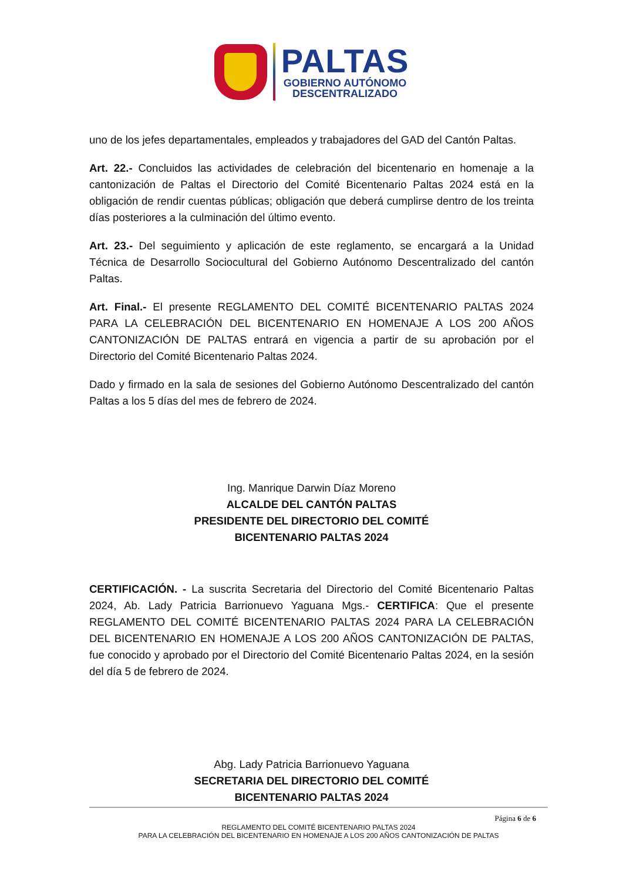PALTAS
GOBIERNO AUTÓNOMO
DESCENTRALIZADO
uno de los jefes departamentales, empleados y trabajadores del GAD del Cantón Paltas.
Art. 22.- Concluidos las actividades de celebración del bicentenario en homenaje a la cantonización de Paltas el Directorio del Comité Bicentenario Paltas 2024 está en la obligación de rendir cuentas públicas; obligación que deberá cumplirse dentro de los treinta días posteriores a la culminación del último evento.
Art. 23.- Del seguimiento y aplicación de este reglamento, se encargará a la Unidad Técnica de Desarrollo Sociocultural del Gobierno Autónomo Descentralizado del cantón Paltas.
Art. Final.- El presente REGLAMENTO DEL COMITÉ BICENTENARIO PALTAS 2024 PARA LA CELEBRACIÓN DEL BICENTENARIO EN HOMENAJE A LOS 200 AÑOS CANTONIZACIÓN DE PALTAS entrará en vigencia a partir de su aprobación por el Directorio del Comité Bicentenario Paltas 2024.
Dado y firmado en la sala de sesiones del Gobierno Autónomo Descentralizado del cantón Paltas a los 5 días del mes de febrero de 2024.
Ing. Manrique Darwin Díaz Moreno
ALCALDE DEL CANTÓN PALTAS
PRESIDENTE DEL DIRECTORIO DEL COMITÉ
BICENTENARIO PALTAS 2024
CERTIFICACIÓN. - La suscrita Secretaria del Directorio del Comité Bicentenario Paltas 2024, Ab. Lady Patricia Barrionuevo Yaguana Mgs.- CERTIFICA: Que el presente REGLAMENTO DEL COMITÉ BICENTENARIO PALTAS 2024 PARA LA CELEBRACIÓN DEL BICENTENARIO EN HOMENAJE A LOS 200 AÑOS CANTONIZACIÓN DE PALTAS, fue conocido y aprobado por el Directorio del Comité Bicentenario Paltas 2024, en la sesión del día 5 de febrero de 2024.
Abg. Lady Patricia Barrionuevo Yaguana
SECRETARIA DEL DIRECTORIO DEL COMITÉ
BICENTENARIO PALTAS 2024
Página 6 de 6
REGLAMENTO DEL COMITÉ BICENTENARIO PALTAS 2024
PARA LA CELEBRACIÓN DEL BICENTENARIO EN HOMENAJE A LOS 200 AÑOS CANTONIZACIÓN DE PALTAS